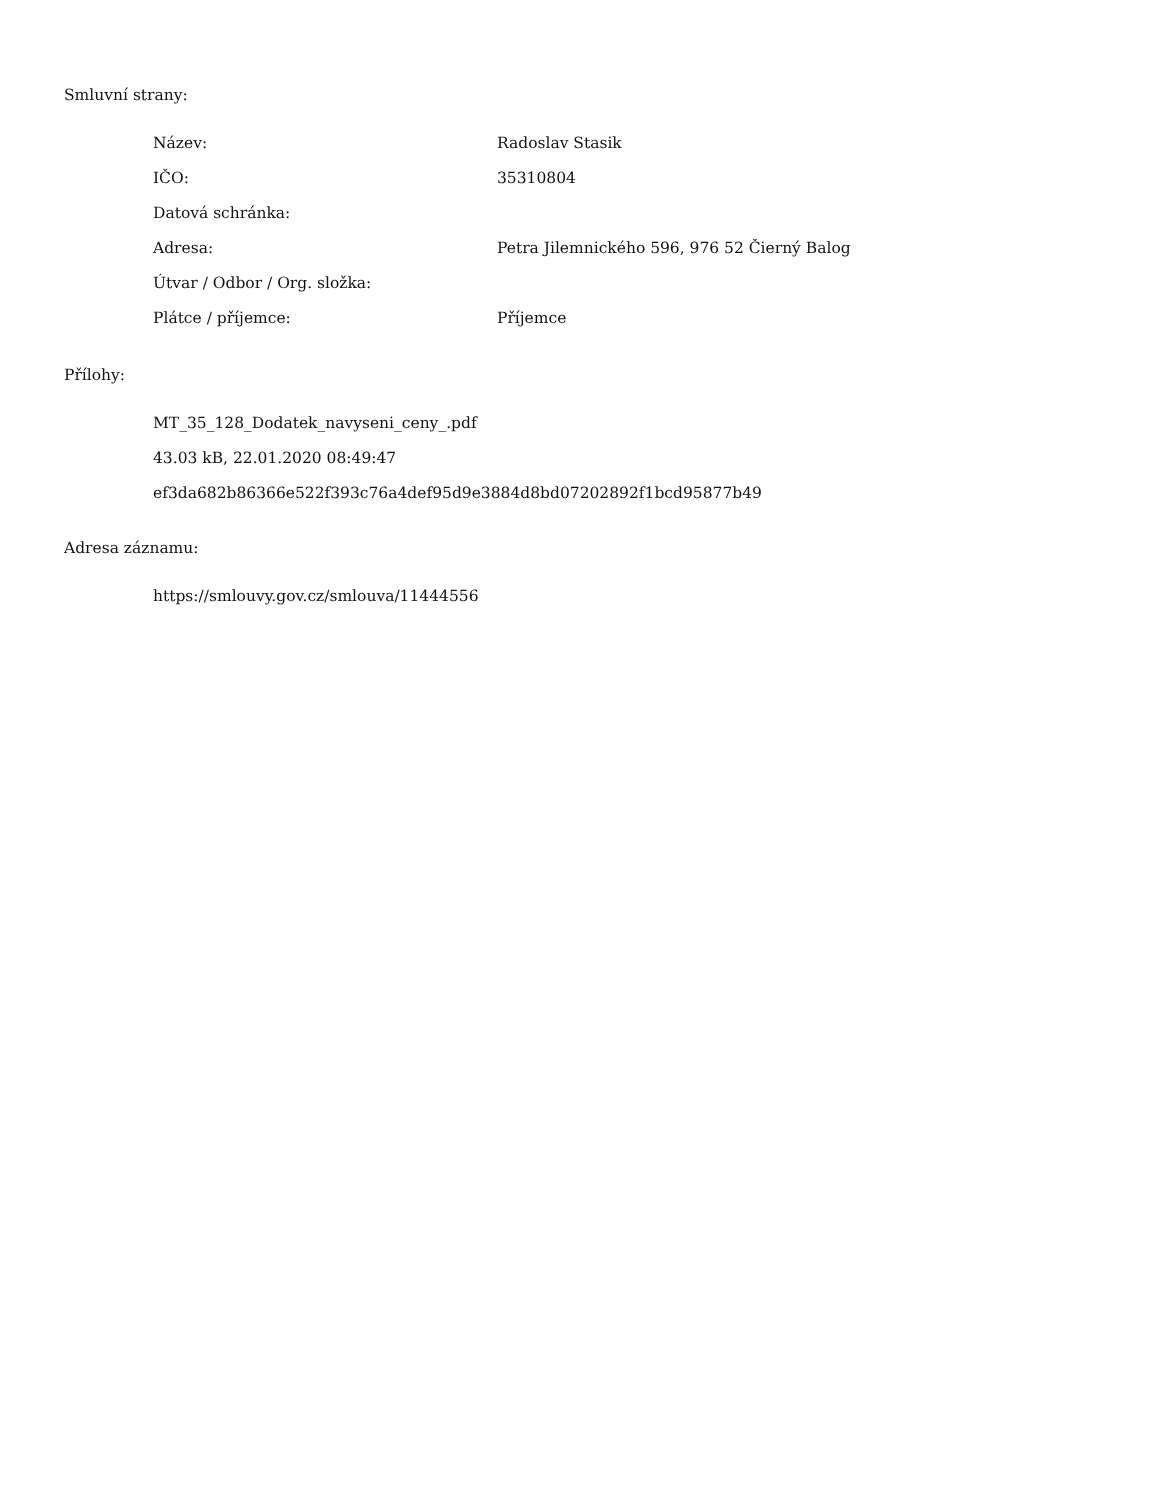Smluvní strany:
| Název: | Radoslav Stasik |
| IČO: | 35310804 |
| Datová schránka: | |
| Adresa: | Petra Jilemnického 596, 976 52 Čierný Balog |
| Útvar / Odbor / Org. složka: | |
| Plátce / příjemce: | Příjemce |
Přílohy:
MT_35_128_Dodatek_navyseni_ceny_.pdf
43.03 kB, 22.01.2020 08:49:47
ef3da682b86366e522f393c76a4def95d9e3884d8bd07202892f1bcd95877b49
Adresa záznamu:
https://smlouvy.gov.cz/smlouva/11444556